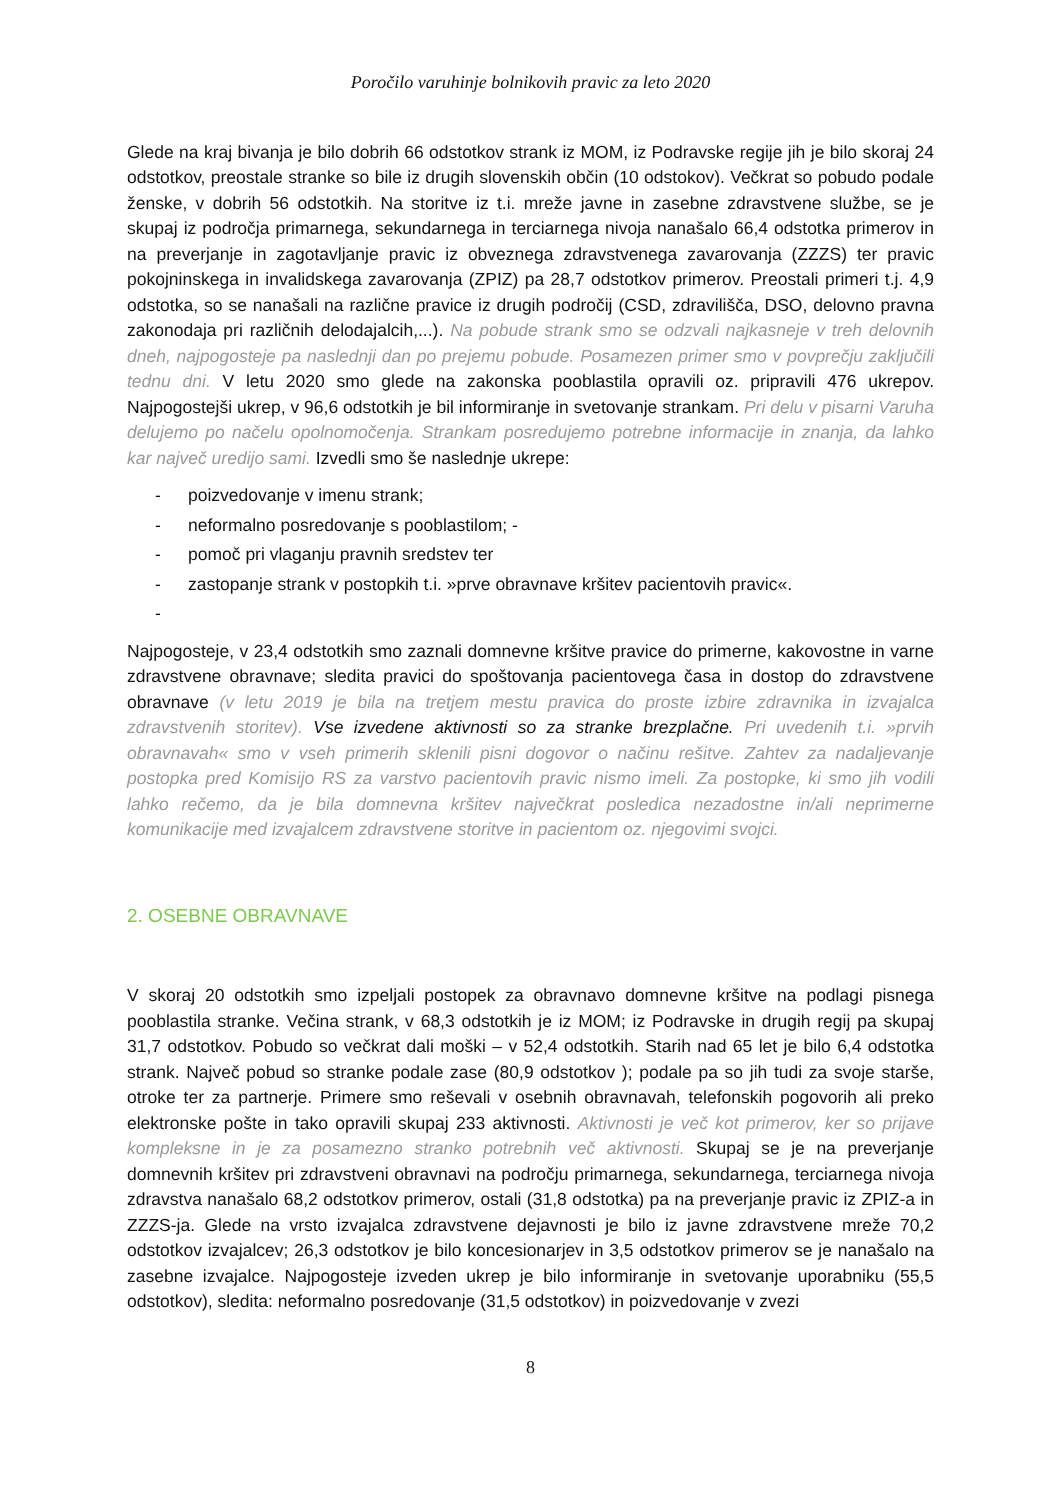Poročilo varuhinje bolnikovih pravic za leto 2020
Glede na kraj bivanja je bilo dobrih 66 odstotkov strank iz MOM, iz Podravske regije jih je bilo skoraj 24 odstotkov, preostale stranke so bile iz drugih slovenskih občin (10 odstokov). Večkrat so pobudo podale ženske, v dobrih 56 odstotkih. Na storitve iz t.i. mreže javne in zasebne zdravstvene službe, se je skupaj iz področja primarnega, sekundarnega in terciarnega nivoja nanašalo 66,4 odstotka primerov in na preverjanje in zagotavljanje pravic iz obveznega zdravstvenega zavarovanja (ZZZS) ter pravic pokojninskega in invalidskega zavarovanja (ZPIZ) pa 28,7 odstotkov primerov. Preostali primeri t.j. 4,9 odstotka, so se nanašali na različne pravice iz drugih področij (CSD, zdravilišča, DSO, delovno pravna zakonodaja pri različnih delodajalcih,...). Na pobude strank smo se odzvali najkasneje v treh delovnih dneh, najpogosteje pa naslednji dan po prejemu pobude. Posamezen primer smo v povprečju zaključili tednu dni. V letu 2020 smo glede na zakonska pooblastila opravili oz. pripravili 476 ukrepov. Najpogostejši ukrep, v 96,6 odstotkih je bil informiranje in svetovanje strankam. Pri delu v pisarni Varuha delujemo po načelu opolnomočenja. Strankam posredujemo potrebne informacije in znanja, da lahko kar največ uredijo sami. Izvedli smo še naslednje ukrepe:
- poizvedovanje v imenu strank;
- neformalno posredovanje s pooblastilom; -
- pomoč pri vlaganju pravnih sredstev ter
- zastopanje strank v postopkih t.i. »prve obravnave kršitev pacientovih pravic«.
-
Najpogosteje, v 23,4 odstotkih smo zaznali domnevne kršitve pravice do primerne, kakovostne in varne zdravstvene obravnave; sledita pravici do spoštovanja pacientovega časa in dostop do zdravstvene obravnave (v letu 2019 je bila na tretjem mestu pravica do proste izbire zdravnika in izvajalca zdravstvenih storitev). Vse izvedene aktivnosti so za stranke brezplačne. Pri uvedenih t.i. »prvih obravnavah« smo v vseh primerih sklenili pisni dogovor o načinu rešitve. Zahtev za nadaljevanje postopka pred Komisijo RS za varstvo pacientovih pravic nismo imeli. Za postopke, ki smo jih vodili lahko rečemo, da je bila domnevna kršitev največkrat posledica nezadostne in/ali neprimerne komunikacije med izvajalcem zdravstvene storitve in pacientom oz. njegovimi svojci.
2. OSEBNE OBRAVNAVE
V skoraj 20 odstotkih smo izpeljali postopek za obravnavo domnevne kršitve na podlagi pisnega pooblastila stranke. Večina strank, v 68,3 odstotkih je iz MOM; iz Podravske in drugih regij pa skupaj 31,7 odstotkov. Pobudo so večkrat dali moški – v 52,4 odstotkih. Starih nad 65 let je bilo 6,4 odstotka strank. Največ pobud so stranke podale zase (80,9 odstotkov ); podale pa so jih tudi za svoje starše, otroke ter za partnerje. Primere smo reševali v osebnih obravnavah, telefonskih pogovorih ali preko elektronske pošte in tako opravili skupaj 233 aktivnosti. Aktivnosti je več kot primerov, ker so prijave kompleksne in je za posamezno stranko potrebnih več aktivnosti. Skupaj se je na preverjanje domnevnih kršitev pri zdravstveni obravnavi na področju primarnega, sekundarnega, terciarnega nivoja zdravstva nanašalo 68,2 odstotkov primerov, ostali (31,8 odstotka) pa na preverjanje pravic iz ZPIZ-a in ZZZS-ja. Glede na vrsto izvajalca zdravstvene dejavnosti je bilo iz javne zdravstvene mreže 70,2 odstotkov izvajalcev; 26,3 odstotkov je bilo koncesionarjev in 3,5 odstotkov primerov se je nanašalo na zasebne izvajalce. Najpogosteje izveden ukrep je bilo informiranje in svetovanje uporabniku (55,5 odstotkov), sledita: neformalno posredovanje (31,5 odstotkov) in poizvedovanje v zvezi
8